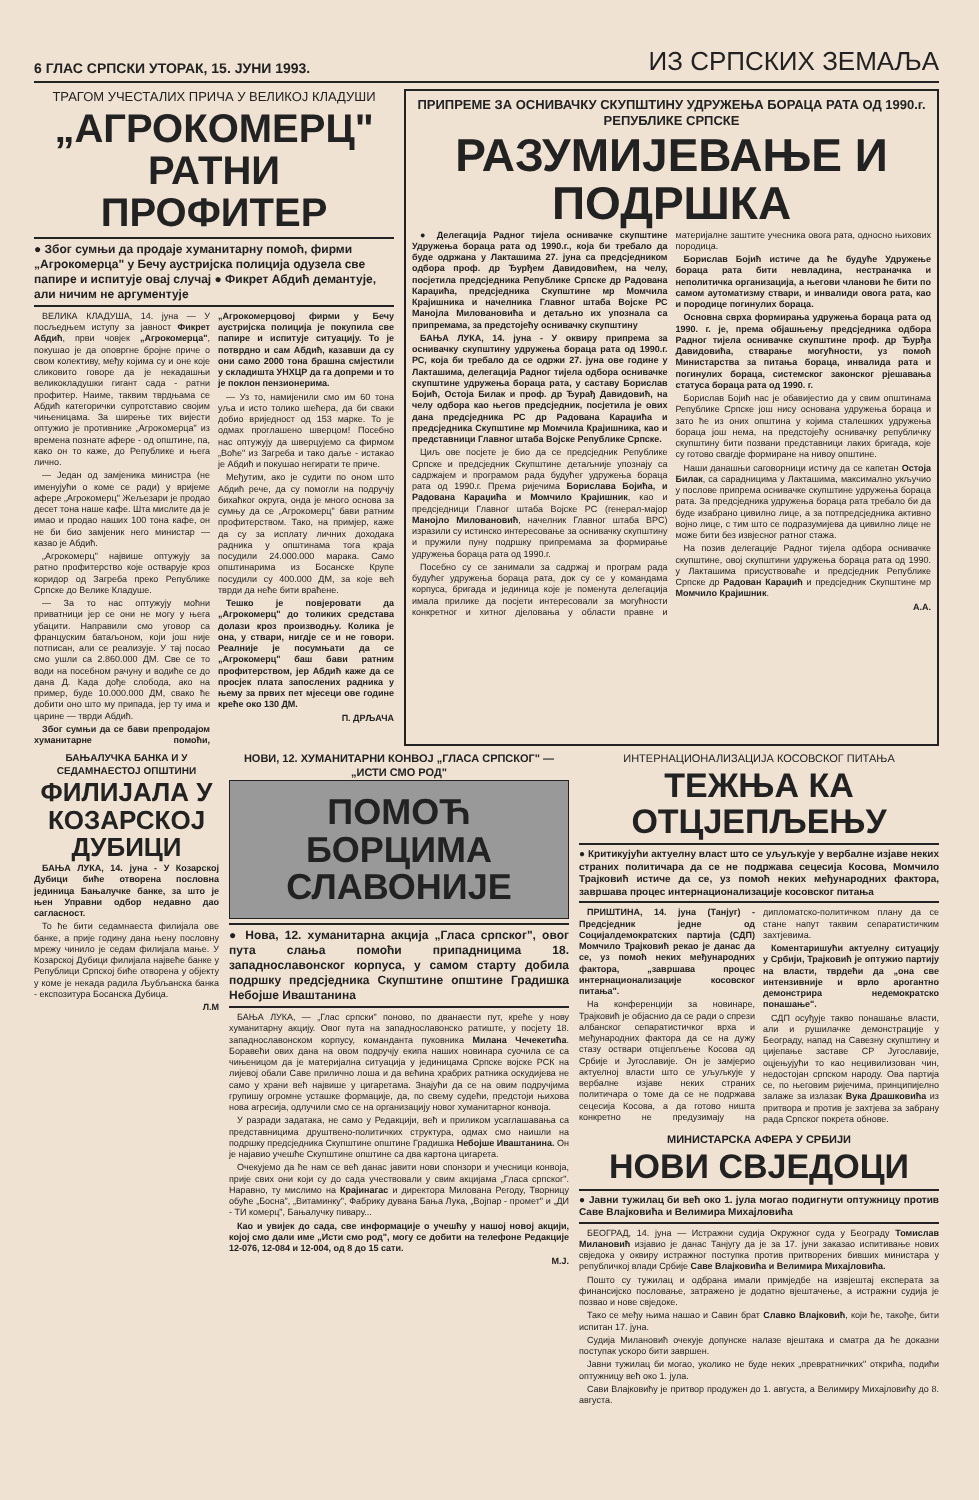6 ГЛАС СРПСКИ УТОРАК, 15. ЈУНИ 1993. ИЗ СРПСКИХ ЗЕМАЉА
ТРАГОМ УЧЕСТАЛИХ ПРИЧА У ВЕЛИКОЈ КЛАДУШИ
„АГРОКОМЕРЦ" РАТНИ ПРОФИТЕР
● Због сумњи да продаје хуманитарну помоћ, фирми „Агрокомерца" у Бечу аустријска полиција одузела све папире и испитује овај случај ● Фикрет Абдић демантује, али ничим не аргументује
ВЕЛИКА КЛАДУША, 14. јуна — У посљедњем иступу за јавност Фикрет Абдић, први човјек „Агрокомерца", покушао је да оповргне бројне приче о свом колективу, међу којима су и оне које сликовито говоре да је некадашњи великокладушки гигант сада - ратни профитер. Наиме, таквим тврдњама се Абдић категорички супротставио својим чињеницама. За ширење тих вијести оптужио је противнике „Агрокомерца" из времена познате афере - од општине, па, како он то каже, до Републике и њега лично.
— Један од замјеника министра (не именујући о коме се ради) у вријеме афере „Агрокомерц" Жељезари је продао десет тона наше кафе. Шта мислите да је имао и продао наших 100 тона кафе, он не би био замјеник него министар — казао је Абдић.
„Агрокомерц" највише оптужују за ратно профитерство које остварује кроз коридор од Загреба преко Републике Српске до Велике Кладуше.
— За то нас оптужују моћни приватници јер се они не могу у њега убацити. Направили смо уговор са француским батаљоном, који још није потписан, али се реализује. У тај посао смо ушли са 2.860.000 ДМ. Све се то води на посебном рачуну и водиће се до дана Д. Када дође слобода, ако на пример, буде 10.000.000 ДМ, свако ће добити оно што му припада, јер ту има и царине — тврди Абдић.
Због сумњи да се бави препродајом хуманитарне помоћи, „Агрокомерцовој фирми у Бечу аустријска полиција је покупила све папире и испитује ситуацију. То је потврдно и сам Абдић, казавши да су они само 2000 тона брашна смјестили у складишта УНХЦР да га допреми и то је поклон пензионерима.
— Уз то, намијенили смо им 60 тона уља и исто толико шећера, да би сваки добио вриједност од 153 марке. То је одмах проглашено шверцом! Посебно нас оптужују да шверцујемо са фирмом „Воће" из Загреба и тако даље - истакао је Абдић и покушао негирати те приче.
Међутим, ако је судити по оном што Абдић рече, да су помогли на подручју бихаћког округа, онда је много основа за сумњу да се „Агрокомерц" бави ратним профитерством. Тако, на примјер, каже да су за исплату личних доходака радника у општинама тога краја посудили 24.000.000 марака. Само општинарима из Босанске Крупе посудили су 400.000 ДМ, за које већ тврди да неће бити враћене.
Тешко је повјеровати да „Агрокомерц" до толиких средстава долази кроз производњу. Колика је она, у ствари, нигдје се и не говори. Реалније је посумњати да се „Агрокомерц" баш бави ратним профитерством, јер Абдић каже да се просјек плата запослених радника у њему за првих пет мјесеци ове године креће око 130 ДМ.
П. ДРЉАЧА
ПРИПРЕМЕ ЗА ОСНИВАЧКУ СКУПШТИНУ УДРУЖЕЊА БОРАЦА РАТА ОД 1990.г. РЕПУБЛИКЕ СРПСКЕ
РАЗУМИЈЕВАЊЕ И ПОДРШКА
● Делегација Радног тијела оснивачке скупштине Удружења бораца рата од 1990.г., која би требало да буде одржана у Лакташима 27. јуна са предсједником одбора проф. др Ђурђем Давидовићем, на челу, посјетила предсједника Републике Српске др Радована Караџића, предсједника Скупштине мр Момчила Крајишника и начелника Главног штаба Војске РС Манојла Миловановића и детаљно их упознала са припремама, за предстојећу оснивачку скупштину
БАЊА ЛУКА, 14. јуна - У оквиру припрема за оснивачку скупштину удружења бораца рата од 1990.г. РС, која би требало да се одржи 27. јуна ове године у Лакташима, делегација Радног тијела одбора оснивачке скупштине удружења бораца рата, у саставу Борислав Бојић, Остоја Билак и проф. др Ђурађ Давидовић, на челу одбора као његов предсједник, посјетила је ових дана предсједника РС др Радована Караџића и предсједника Скупштине мр Момчила Крајишника, као и представници Главног штаба Војске Републике Српске.
Циљ ове посјете је био да се предсједник Републике Српске и предсједник Скупштине детаљније упознају са садржајем и програмом рада будућег удружења бораца рата од 1990.г. Према ријечима Борислава Бојића, и Радована Караџића и Момчило Крајишник, као и предсједници Главног штаба Војске РС (генерал-мајор Манојло Миловановић, начелник Главног штаба ВРС) изразили су истинско интересовање за оснивачку скупштину и пружили пуну подршку припремама за формирање удружења бораца рата од 1990.г.
Посебно су се занимали за садржај и програм рада будућег удружења бораца рата, док су се у командама корпуса, бригада и јединица које је поменута делегација имала прилике да посјети интересовали за могућности конкретног и хитног дјеловања у области правне и материјалне заштите учесника овога рата, односно њихових породица.
Борислав Бојић истиче да ће будуће Удружење бораца рата бити невладина, нестраначка и неполитичка организација, а његови чланови ће бити по самом аутоматизму ствари, и инвалиди овога рата, као и породице погинулих бораца.
Основна сврха формирања удружења бораца рата од 1990. г. је, према објашњењу предсједника одбора Радног тијела оснивачке скупштине проф. др Ђурђа Давидовића, стварање могућности, уз помоћ Министарства за питања бораца, инвалида рата и погинулих бораца, системског законског рјешавања статуса бораца рата од 1990. г.
Борислав Бојић нас је обавијестио да у свим општинама Републике Српске још нису основана удружења бораца и зато ће из оних општина у којима сталешких удружења бораца још нема, на предстојећу оснивачку републичку скупштину бити позвани представници лаких бригада, које су готово свагдје формиране на нивоу општине.
Наши данашњи саговорници истичу да се капетан Остоја Билак, са сарадницима у Лакташима, максимално укључио у послове припрема оснивачке скупштине удружења бораца рата. За предсједника удружења бораца рата требало би да буде изабрано цивилно лице, а за потпредсједника активно војно лице, с тим што се подразумијева да цивилно лице не може бити без извјесног ратног стажа.
На позив делегације Радног тијела одбора оснивачке скупштине, овој скупштини удружења бораца рата од 1990. у Лакташима присуствоваће и предсједник Републике Српске др Радован Караџић и предсједник Скупштине мр Момчило Крајишник.
А.А.
БАЊАЛУЧКА БАНКА И У СЕДАМНАЕСТОЈ ОПШТИНИ
ФИЛИЈАЛА У КОЗАРСКОЈ ДУБИЦИ
БАЊА ЛУКА, 14. јуна - У Козарској Дубици биће отворена пословна јединица Бањалучке банке, за што је њен Управни одбор недавно дао сагласност.
То ће бити седамнаеста филијала ове банке, а прије годину дана њену пословну мрежу чинило је седам филијала мање. У Козарској Дубици филијала највеће банке у Републици Српској биће отворена у објекту у коме је некада радила Љубљанска банка - експозитура Босанска Дубица.
Л.М
НОВИ, 12. ХУМАНИТАРНИ КОНВОЈ „ГЛАСА СРПСКОГ" — „ИСТИ СМО РОД"
ПОМОЋ БОРЦИМА СЛАВОНИЈЕ
● Нова, 12. хуманитарна акција „Гласа српског", овог пута слања помоћи припадницима 18. западнославонског корпуса, у самом старту добила подршку предсједника Скупштине општине Градишка Небојше Иваштанина
БАЊА ЛУКА, — „Глас српски" поново, по дванаести пут, креће у нову хуманитарну акцију. Овог пута на западнославонско ратиште, у посјету 18. западнославонском корпусу, команданта пуковника Милана Чечекетића. Боравећи ових дана на овом подручју екипа наших новинара суочила се са чињеницом да је материјална ситуација у јединицама Српске војске РСК на лијевој обали Саве прилично лоша и да већина храбрих ратника оскудијева не само у храни већ највише у цигаретама. Знајући да се на овим подручјима групишу огромне усташке формације, да, по свему судећи, предстоји њихова нова агресија, одлучили смо се на организацију новог хуманитарног конвоја.
У разради задатака, не само у Редакцији, већ и приликом усаглашавања са представницима друштвено-политичких структура, одмах смо наишли на подршку предсједника Скупштине општине Градишка Небојше Иваштанина. Он је најавио учешће Скупштине општине са два картона цигарета.
Очекујемо да ће нам се већ данас јавити нови спонзори и учесници конвоја, прије свих они који су до сада учествовали у свим акцијама „Гласа српског". Наравно, ту мислимо на Крајинагас и директора Милована Регоду, Творницу обуће „Босна", „Витаминку", Фабрику дувана Бања Лука, „Војпар - промет" и „ДИ - ТИ комерц", Бањалучку пивару...
Као и увијек до сада, све информације о учешћу у нашој новој акцији, којој смо дали име „Исти смо род", могу се добити на телефоне Редакције 12-076, 12-084 и 12-004, од 8 до 15 сати.
М.Ј.
ИНТЕРНАЦИОНАЛИЗАЦИЈА КОСОВСКОГ ПИТАЊА
ТЕЖЊА КА ОТЦЈЕПЉЕЊУ
● Критикујући актуелну власт што се уљуљкује у вербалне изјаве неких страних политичара да се не подржава сецесија Косова, Момчило Трајковић истиче да се, уз помоћ неких међународних фактора, завршава процес интернационализације косовског питања
ПРИШТИНА, 14. јуна (Танјуг) - Предсједник једне од Социјалдемократских партија (СДП) Момчило Трајковић рекао је данас да се, уз помоћ неких међународних фактора, „завршава процес интернационализације косовског питања".
На конференцији за новинаре, Трајковић је објаснио да се ради о спрези албанског сепаратистичког врха и међународних фактора да се на дужу стазу оствари отцјепљење Косова од Србије и Југославије. Он је замјерио актуелној власти што се уљуљкује у вербалне изјаве неких страних политичара о томе да се не подржава сецесија Косова, а да готово ништа конкретно не предузимају на дипломатско-политичком плану да се стане напут таквим сепаратистичким захтјевима.
Коментаришући актуелну ситуацију у Србији, Трајковић је оптужио партију на власти, тврдећи да „она све интензивније и врло арогантно демонстрира недемократско понашање".
СДП осуђује такво понашање власти, али и рушилачке демонстрације у Београду, напад на Савезну скупштину и цијепање заставе СР Југославије, оцјењујући то као нецивилизован чин, недостојан српском народу. Ова партија се, по његовим ријечима, принципијелно залаже за излазак Вука Драшковића из притвора и против је захтјева за забрану рада Српског покрета обнове.
МИНИСТАРСКА АФЕРА У СРБИЈИ
НОВИ СВЈЕДОЦИ
● Јавни тужилац би већ око 1. јула могао подигнути оптужницу против Саве Влајковића и Велимира Михајловића
БЕОГРАД, 14. јуна — Истражни судија Окружног суда у Београду Томислав Милановић изјавио је данас Танјугу да је за 17. јуни заказао испитивање нових свједока у оквиру истражног поступка против притворених бивших министара у републичкој влади Србије Саве Влајковића и Велимира Михајловића.
Пошто су тужилац и одбрана имали примједбе на извјештај експерата за финансијско пословање, затражено је додатно вјештачење, а истражни судија је позвао и нове свједоке.
Тако се међу њима нашао и Савин брат Славко Влајковић, који ће, такође, бити испитан 17. јуна.
Судија Милановић очекује допунске налазе вјештака и сматра да ће доказни поступак ускоро бити завршен.
Јавни тужилац би могао, уколико не буде неких „превратничких" открића, подићи оптужницу већ око 1. јула.
Сави Влајковићу је притвор продужен до 1. августа, а Велимиру Михајловићу до 8. августа.